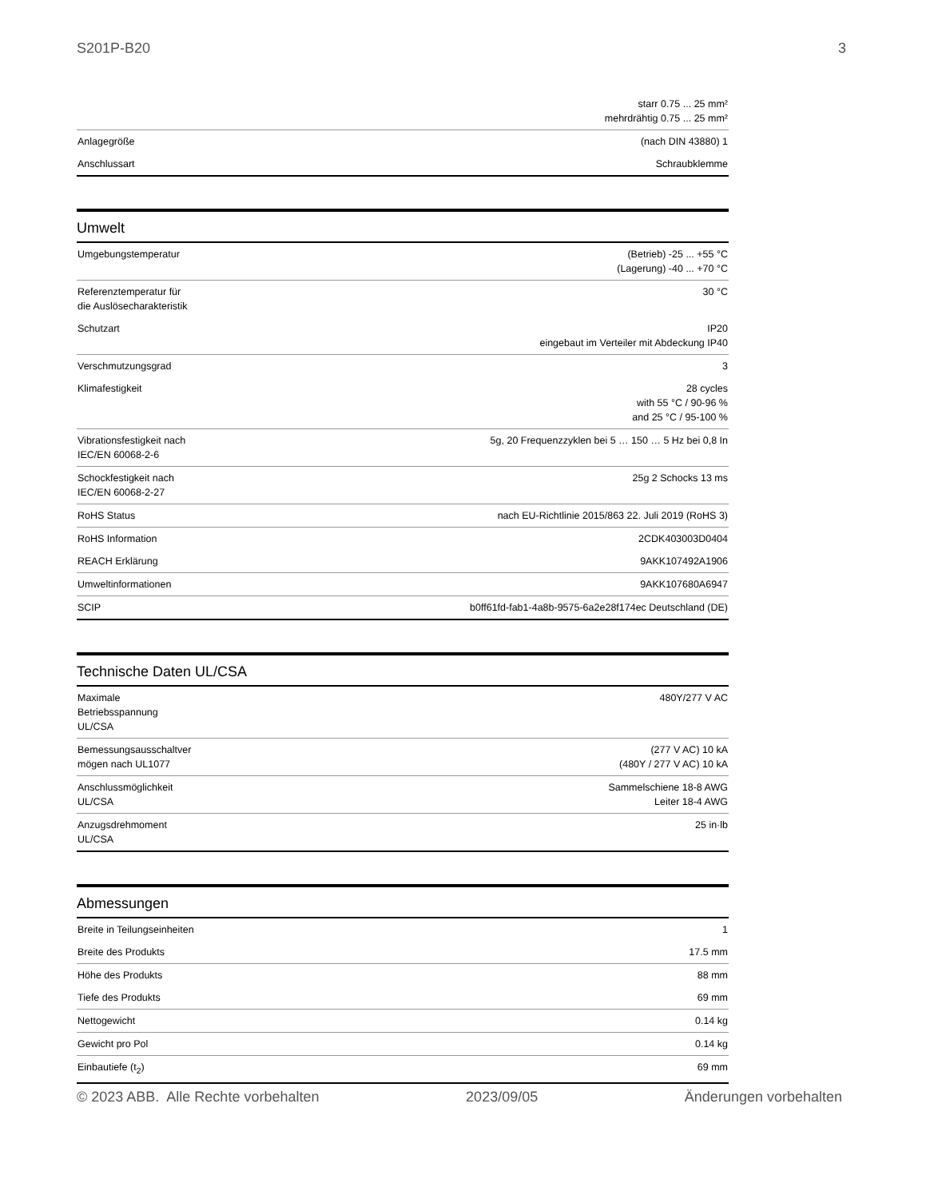S201P-B20 3
| | starr 0.75 ... 25 mm² mehrdrähtig 0.75 ... 25 mm² |
| Anlagegröße | (nach DIN 43880) 1 |
| Anschlussart | Schraubklemme |
Umwelt
| Umgebungstemperatur | (Betrieb) -25 ... +55 °C (Lagerung) -40 ... +70 °C |
| Referenztemperatur für die Auslösecharakteristik | 30 °C |
| Schutzart | IP20 eingebaut im Verteiler mit Abdeckung IP40 |
| Verschmutzungsgrad | 3 |
| Klimafestigkeit | 28 cycles with 55 °C / 90-96 % and 25 °C / 95-100 % |
| Vibrationsfestigkeit nach IEC/EN 60068-2-6 | 5g, 20 Frequenzzyklen bei 5 … 150 … 5 Hz bei 0,8 In |
| Schockfestigkeit nach IEC/EN 60068-2-27 | 25g 2 Schocks 13 ms |
| RoHS Status | nach EU-Richtlinie 2015/863 22. Juli 2019 (RoHS 3) |
| RoHS Information | 2CDK403003D0404 |
| REACH Erklärung | 9AKK107492A1906 |
| Umweltinformationen | 9AKK107680A6947 |
| SCIP | b0ff61fd-fab1-4a8b-9575-6a2e28f174ec Deutschland (DE) |
Technische Daten UL/CSA
| Maximale Betriebsspannung UL/CSA | 480Y/277 V AC |
| Bemessungsausschaltver mögen nach UL1077 | (277 V AC) 10 kA (480Y / 277 V AC) 10 kA |
| Anschlussmöglichkeit UL/CSA | Sammelschiene 18-8 AWG Leiter 18-4 AWG |
| Anzugsdrehmoment UL/CSA | 25 in·lb |
Abmessungen
| Breite in Teilungseinheiten | 1 |
| Breite des Produkts | 17.5 mm |
| Höhe des Produkts | 88 mm |
| Tiefe des Produkts | 69 mm |
| Nettogewicht | 0.14 kg |
| Gewicht pro Pol | 0.14 kg |
| Einbautiefe (t<sub>2</sub>) | 69 mm |
© 2023 ABB. Alle Rechte vorbehalten 2023/09/05 Änderungen vorbehalten